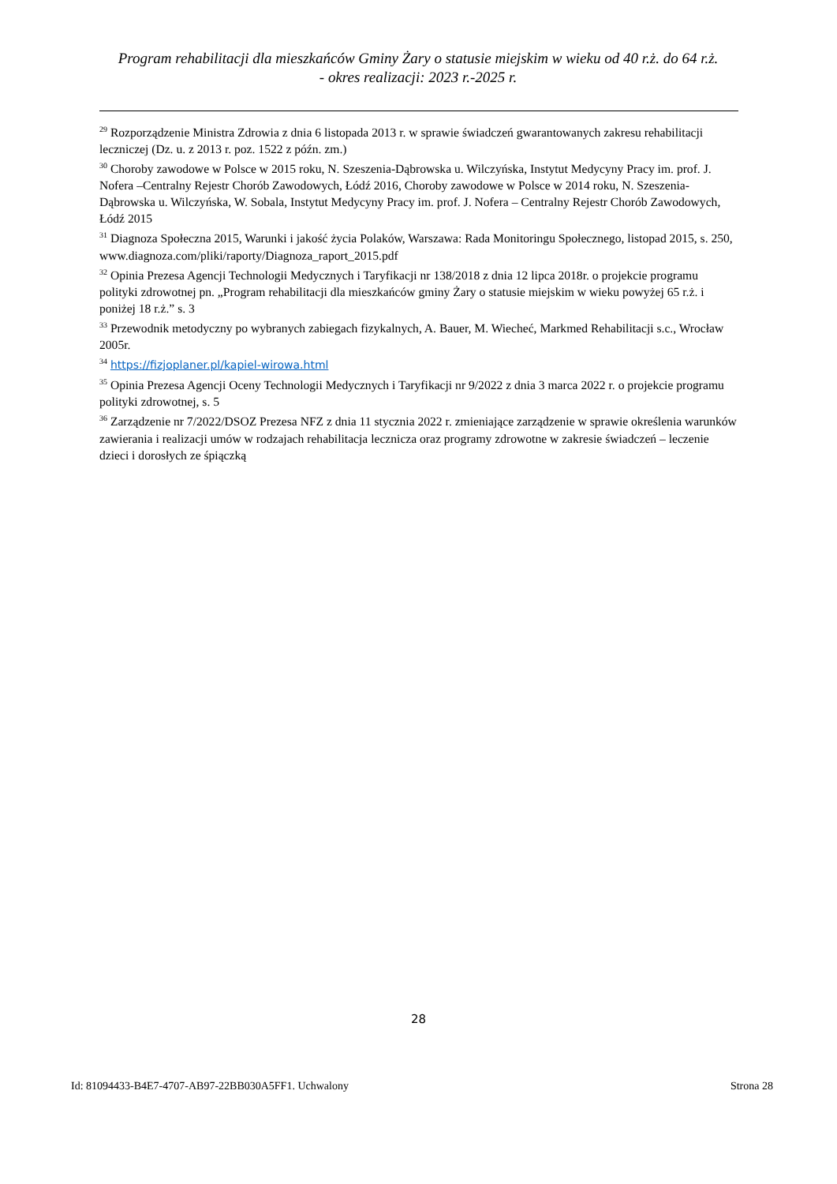Program rehabilitacji dla mieszkańców Gminy Żary o statusie miejskim w wieku od 40 r.ż. do 64 r.ż.
- okres realizacji: 2023 r.-2025 r.
<sup>29</sup> Rozporządzenie Ministra Zdrowia z dnia 6 listopada 2013 r. w sprawie świadczeń gwarantowanych zakresu rehabilitacji leczniczej (Dz. u. z 2013 r. poz. 1522 z późn. zm.)
<sup>30</sup> Choroby zawodowe w Polsce w 2015 roku, N. Szeszenia-Dąbrowska u. Wilczyńska, Instytut Medycyny Pracy im. prof. J. Nofera –Centralny Rejestr Chorób Zawodowych, Łódź 2016, Choroby zawodowe w Polsce w 2014 roku, N. Szeszenia-Dąbrowska u. Wilczyńska, W. Sobala, Instytut Medycyny Pracy im. prof. J. Nofera – Centralny Rejestr Chorób Zawodowych, Łódź 2015
<sup>31</sup> Diagnoza Społeczna 2015, Warunki i jakość życia Polaków, Warszawa: Rada Monitoringu Społecznego, listopad 2015, s. 250, www.diagnoza.com/pliki/raporty/Diagnoza_raport_2015.pdf
<sup>32</sup> Opinia Prezesa Agencji Technologii Medycznych i Taryfikacji nr 138/2018 z dnia 12 lipca 2018r. o projekcie programu polityki zdrowotnej pn. „Program rehabilitacji dla mieszkańców gminy Żary o statusie miejskim w wieku powyżej 65 r.ż. i poniżej 18 r.ż.” s. 3
<sup>33</sup> Przewodnik metodyczny po wybranych zabiegach fizykalnych, A. Bauer, M. Wiecheć, Markmed Rehabilitacji s.c., Wrocław 2005r.
<sup>34</sup> https://fizjoplaner.pl/kapiel-wirowa.html
<sup>35</sup> Opinia Prezesa Agencji Oceny Technologii Medycznych i Taryfikacji nr 9/2022 z dnia 3 marca 2022 r. o projekcie programu polityki zdrowotnej, s. 5
<sup>36</sup> Zarządzenie nr 7/2022/DSOZ Prezesa NFZ z dnia 11 stycznia 2022 r. zmieniające zarządzenie w sprawie określenia warunków zawierania i realizacji umów w rodzajach rehabilitacja lecznicza oraz programy zdrowotne w zakresie świadczeń – leczenie dzieci i dorosłych ze śpiączką
28
Id: 81094433-B4E7-4707-AB97-22BB030A5FF1. Uchwalony Strona 28